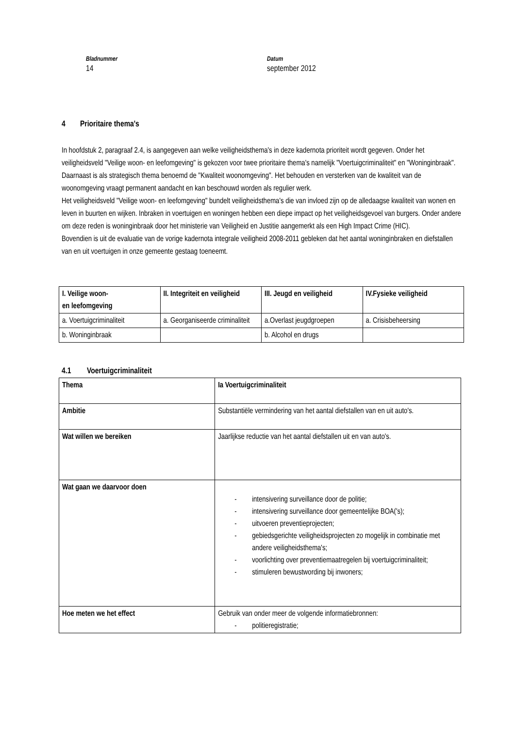Bladnummer
14
Datum
september 2012
4 Prioritaire thema's
In hoofdstuk 2, paragraaf 2.4, is aangegeven aan welke veiligheidsthema's in deze kadernota prioriteit wordt gegeven. Onder het veiligheidsveld "Veilige woon- en leefomgeving" is gekozen voor twee prioritaire thema's namelijk "Voertuigcriminaliteit" en "Woninginbraak". Daarnaast is als strategisch thema benoemd de "Kwaliteit woonomgeving". Het behouden en versterken van de kwaliteit van de woonomgeving vraagt permanent aandacht en kan beschouwd worden als regulier werk.
Het veiligheidsveld "Veilige woon- en leefomgeving" bundelt veiligheidsthema's die van invloed zijn op de alledaagse kwaliteit van wonen en leven in buurten en wijken. Inbraken in voertuigen en woningen hebben een diepe impact op het veiligheidsgevoel van burgers. Onder andere om deze reden is woninginbraak door het ministerie van Veiligheid en Justitie aangemerkt als een High Impact Crime (HIC).
Bovendien is uit de evaluatie van de vorige kadernota integrale veiligheid 2008-2011 gebleken dat het aantal woninginbraken en diefstallen van en uit voertuigen in onze gemeente gestaag toeneemt.
| I. Veilige woon- en leefomgeving | II. Integriteit en veiligheid | III. Jeugd en veiligheid | IV.Fysieke veiligheid |
| --- | --- | --- | --- |
| a. Voertuigcriminaliteit | a. Georganiseerde criminaliteit | a.Overlast jeugdgroepen | a. Crisisbeheersing |
| b. Woninginbraak | | b. Alcohol en drugs | |
4.1 Voertuigcriminaliteit
| Thema | Ia Voertuigcriminaliteit |
| --- | --- |
| Ambitie | Substantiële vermindering van het aantal diefstallen van en uit auto's. |
| Wat willen we bereiken | Jaarlijkse reductie van het aantal diefstallen uit en van auto's. |
| Wat gaan we daarvoor doen | - intensivering surveillance door de politie; - intensivering surveillance door gemeentelijke BOA('s); - uitvoeren preventieprojecten; - gebiedsgerichte veiligheidsprojecten zo mogelijk in combinatie met andere veiligheidsthema's; - voorlichting over preventiemaatregelen bij voertuigcriminaliteit; - stimuleren bewustwording bij inwoners; |
| Hoe meten we het effect | Gebruik van onder meer de volgende informatiebronnen: - politieregistratie; |